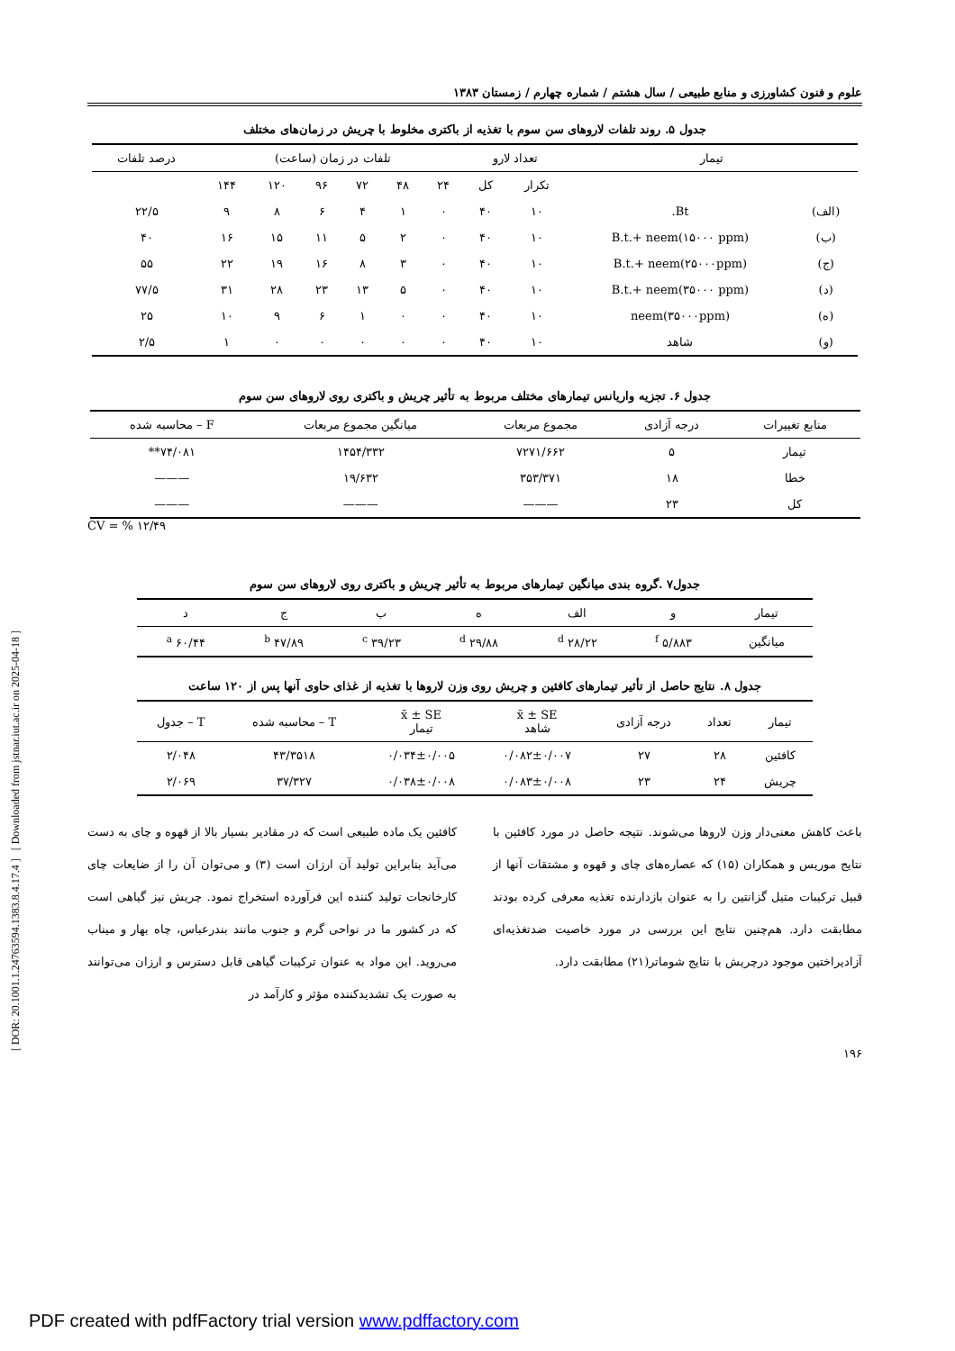[ DOR: 20.1001.1.24763594.1383.8.4.17.4 ] [ Downloaded from jstnar.iut.ac.ir on 2025-04-18 ]
علوم و فنون کشاورزی و منابع طبیعی / سال هشتم / شماره چهارم / زمستان ۱۳۸۳
جدول ۵. روند تلفات لاروهای سن سوم با تغذیه از باکتری مخلوط با چریش در زمان‌های مختلف
| تیمار | | تعداد لارو | | تلفات در زمان (ساعت) | | | | | | درصد تلفات |
| --- | --- | --- | --- | --- | --- | --- | --- | --- | --- | --- |
| | | تکرار | کل | ۲۴ | ۴۸ | ۷۲ | ۹۶ | ۱۲۰ | ۱۴۴ | |
| (الف) | Bt. | ۱۰ | ۴۰ | ۰ | ۱ | ۴ | ۶ | ۸ | ۹ | ۲۲/۵ |
| (ب) | B.t.+ neem(۱۵۰۰۰ ppm) | ۱۰ | ۴۰ | ۰ | ۲ | ۵ | ۱۱ | ۱۵ | ۱۶ | ۴۰ |
| (ج) | B.t.+ neem(۲۵۰۰۰ppm) | ۱۰ | ۴۰ | ۰ | ۳ | ۸ | ۱۶ | ۱۹ | ۲۲ | ۵۵ |
| (د) | B.t.+ neem(۳۵۰۰۰ ppm) | ۱۰ | ۴۰ | ۰ | ۵ | ۱۳ | ۲۳ | ۲۸ | ۳۱ | ۷۷/۵ |
| (ه) | neem(۳۵۰۰۰ppm) | ۱۰ | ۴۰ | ۰ | ۰ | ۱ | ۶ | ۹ | ۱۰ | ۲۵ |
| (و) | شاهد | ۱۰ | ۴۰ | ۰ | ۰ | ۰ | ۰ | ۰ | ۱ | ۲/۵ |
جدول ۶. تجزیه واریانس تیمارهای مختلف مربوط به تأثیر چریش و باکتری روی لاروهای سن سوم
| منابع تغییرات | درجه آزادی | مجموع مربعات | میانگین مجموع مربعات | F – محاسبه شده |
| --- | --- | --- | --- | --- |
| تیمار | ۵ | ۷۲۷۱/۶۶۲ | ۱۴۵۴/۳۳۲ | ۷۴/۰۸۱** |
| خطا | ۱۸ | ۳۵۳/۳۷۱ | ۱۹/۶۳۲ | ——— |
| کل | ۲۳ | ——— | ——— | ——— |
CV = % ۱۲/۴۹
جدول۷ .گروه بندی میانگین تیمارهای مربوط به تأثیر چریش و باکتری روی لاروهای سن سوم
| تیمار | و | الف | ه | ب | ج | د |
| --- | --- | --- | --- | --- | --- | --- |
| میانگین | ۵/۸۸۳ <sup>f</sup> | ۲۸/۲۲ <sup>d</sup> | ۲۹/۸۸ <sup>d</sup> | ۳۹/۲۳ <sup>c</sup> | ۴۷/۸۹ <sup>b</sup> | ۶۰/۴۴ <sup>a</sup> |
جدول ۸. نتایج حاصل از تأثیر تیمارهای کافئین و چریش روی وزن لاروها با تغذیه از غذای حاوی آنها پس از ۱۲۰ ساعت
| تیمار | تعداد | درجه آزادی | x̄ ± SE شاهد | x̄ ± SE تیمار | T – محاسبه شده | T – جدول |
| --- | --- | --- | --- | --- | --- | --- |
| کافئین | ۲۸ | ۲۷ | ۰/۰۸۲±۰/۰۰۷ | ۰/۰۳۴±۰/۰۰۵ | ۴۳/۳۵۱۸ | ۲/۰۴۸ |
| چریش | ۲۴ | ۲۳ | ۰/۰۸۳±۰/۰۰۸ | ۰/۰۳۸±۰/۰۰۸ | ۳۷/۳۲۷ | ۲/۰۶۹ |
باعث کاهش معنی‌دار وزن لاروها می‌شوند. نتیجه حاصل در مورد کافئین با نتایج موریس و همکاران (۱۵) که عصاره‌های چای و قهوه و مشتقات آنها از قبیل ترکیبات متیل گزانتین را به عنوان بازدارنده تغذیه معرفی کرده بودند مطابقت دارد. هم‌چنین نتایج این بررسی در مورد خاصیت ضدتغذیه‌ای آزادیراختین موجود درچریش با نتایج شوماتر(۲۱) مطابقت دارد.
کافئین یک ماده طبیعی است که در مقادیر بسیار بالا از قهوه و چای به دست می‌آید بنابراین تولید آن ارزان است (۳) و می‌توان آن را از ضایعات چای کارخانجات تولید کننده این فرآورده استخراج نمود. چریش نیز گیاهی است که در کشور ما در نواحی گرم و جنوب مانند بندرعباس، چاه بهار و میناب می‌روید. این مواد به عنوان ترکیبات گیاهی قابل دسترس و ارزان می‌توانند به صورت یک تشدیدکننده مؤثر و کارآمد در
۱۹۶
PDF created with pdfFactory trial version www.pdffactory.com